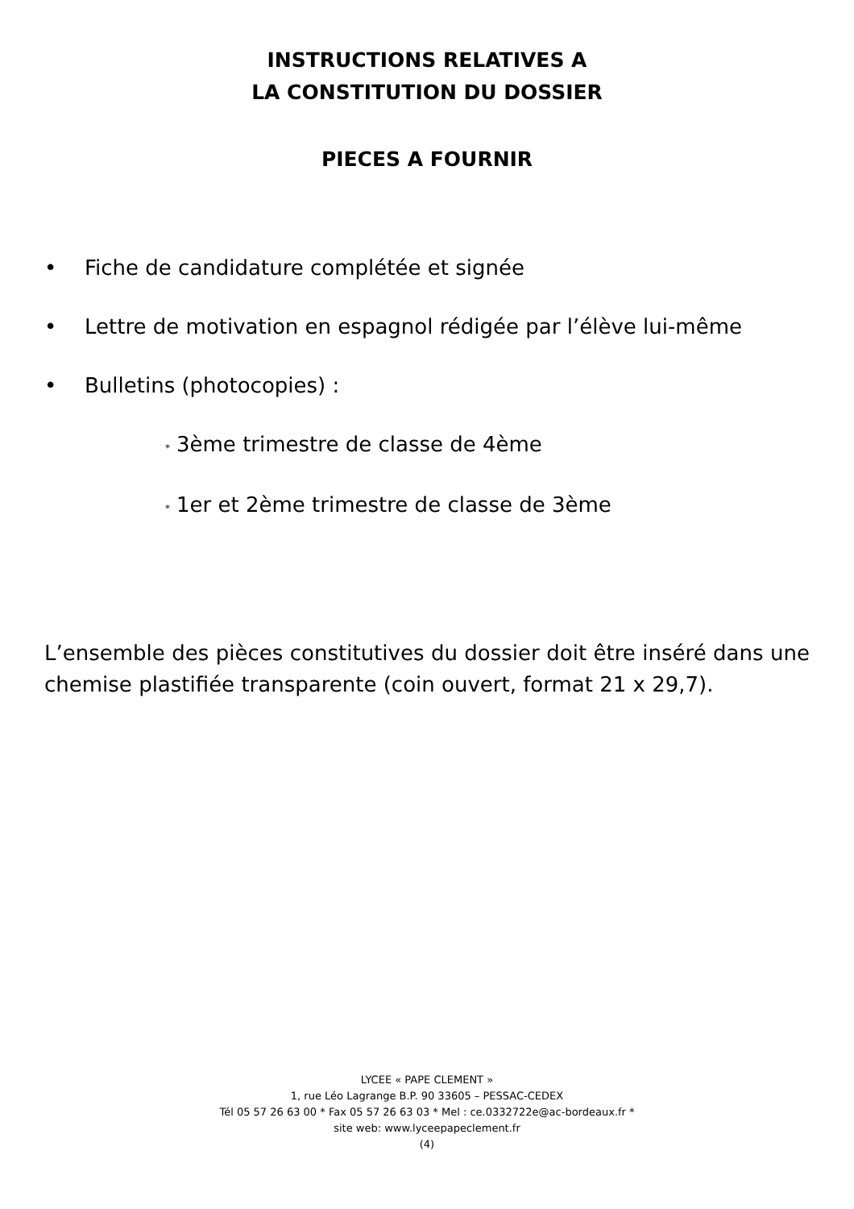INSTRUCTIONS RELATIVES A
LA CONSTITUTION DU DOSSIER
PIECES A FOURNIR
• Fiche de candidature complétée et signée
• Lettre de motivation en espagnol rédigée par l’élève lui-même
• Bulletins (photocopies) :
* 3ème trimestre de classe de 4ème
* 1er et 2ème trimestre de classe de 3ème
L’ensemble des pièces constitutives du dossier doit être inséré dans une chemise plastifiée transparente (coin ouvert, format 21 x 29,7).
LYCEE « PAPE CLEMENT »
1, rue Léo Lagrange B.P. 90 33605 – PESSAC-CEDEX
Tél 05 57 26 63 00 * Fax 05 57 26 63 03 * Mel : ce.0332722e@ac-bordeaux.fr *
site web: www.lyceepapeclement.fr
(4)